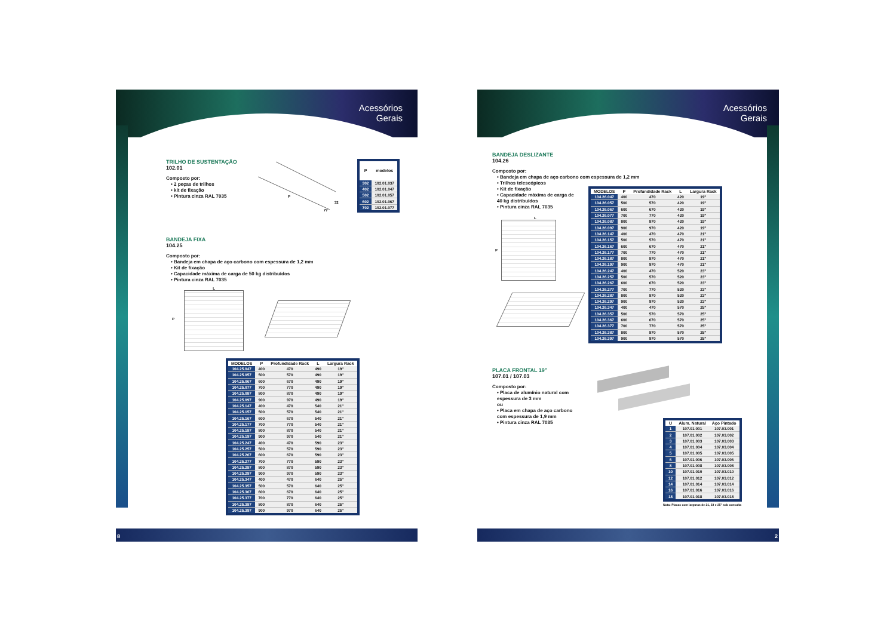Acessórios
Gerais
TRILHO DE SUSTENTAÇÃO
102.01
Composto por:
• 2 peças de trilhos
• kit de fixação
• Pintura cinza RAL 7035
P
32
77
| P | modelos |
| --- | --- |
| 302 | 102.01.037 |
| 402 | 102.01.047 |
| 502 | 102.01.057 |
| 602 | 102.01.067 |
| 702 | 102.01.077 |
BANDEJA FIXA
104.25
Composto por:
• Bandeja em chapa de aço carbono com espessura de 1,2 mm
• Kit de fixação
• Capacidade máxima de carga de 50 kg distribuídos
• Pintura cinza RAL 7035
P L
| MODELOS | P | Profundidade Rack | L | Largura Rack |
| --- | --- | --- | --- | --- |
| 104.25.047 | 400 | 470 | 490 | 19" |
| 104.25.057 | 500 | 570 | 490 | 19" |
| 104.25.067 | 600 | 670 | 490 | 19" |
| 104.25.077 | 700 | 770 | 490 | 19" |
| 104.25.087 | 800 | 870 | 490 | 19" |
| 104.25.097 | 900 | 970 | 490 | 19" |
| 104.25.147 | 400 | 470 | 540 | 21" |
| 104.25.157 | 500 | 570 | 540 | 21" |
| 104.25.167 | 600 | 670 | 540 | 21" |
| 104.25.177 | 700 | 770 | 540 | 21" |
| 104.25.187 | 800 | 870 | 540 | 21" |
| 104.25.197 | 900 | 970 | 540 | 21" |
| 104.25.247 | 400 | 470 | 590 | 23" |
| 104.25.257 | 500 | 570 | 590 | 23" |
| 104.25.267 | 600 | 670 | 590 | 23" |
| 104.25.277 | 700 | 770 | 590 | 23" |
| 104.25.287 | 800 | 870 | 590 | 23" |
| 104.25.297 | 900 | 970 | 590 | 23" |
| 104.25.347 | 400 | 470 | 640 | 25" |
| 104.25.357 | 500 | 570 | 640 | 25" |
| 104.25.367 | 600 | 670 | 640 | 25" |
| 104.25.377 | 700 | 770 | 640 | 25" |
| 104.25.387 | 800 | 870 | 640 | 25" |
| 104.25.397 | 900 | 970 | 640 | 25" |
8
Acessórios
Gerais
BANDEJA DESLIZANTE
104.26
Composto por:
• Bandeja em chapa de aço carbono com espessura de 1,2 mm
• Trilhos telescópicos
• Kit de fixação
• Capacidade máxima de carga de 40 kg distribuídos
• Pintura cinza RAL 7035
L
P
| MODELOS | P | Profundidade Rack | L | Largura Rack |
| --- | --- | --- | --- | --- |
| 104.26.047 | 400 | 470 | 420 | 19" |
| 104.26.057 | 500 | 570 | 420 | 19" |
| 104.26.067 | 600 | 670 | 420 | 19" |
| 104.26.077 | 700 | 770 | 420 | 19" |
| 104.26.087 | 800 | 870 | 420 | 19" |
| 104.26.097 | 900 | 970 | 420 | 19" |
| 104.26.147 | 400 | 470 | 470 | 21" |
| 104.26.157 | 500 | 570 | 470 | 21" |
| 104.26.167 | 600 | 670 | 470 | 21" |
| 104.26.177 | 700 | 770 | 470 | 21" |
| 104.26.187 | 800 | 870 | 470 | 21" |
| 104.26.197 | 900 | 970 | 470 | 21" |
| 104.26.247 | 400 | 470 | 520 | 23" |
| 104.26.257 | 500 | 570 | 520 | 23" |
| 104.26.267 | 600 | 670 | 520 | 23" |
| 104.26.277 | 700 | 770 | 520 | 23" |
| 104.26.287 | 800 | 870 | 520 | 23" |
| 104.26.297 | 900 | 970 | 520 | 23" |
| 104.26.347 | 400 | 470 | 570 | 25" |
| 104.26.357 | 500 | 570 | 570 | 25" |
| 104.26.367 | 600 | 670 | 570 | 25" |
| 104.26.377 | 700 | 770 | 570 | 25" |
| 104.26.387 | 800 | 870 | 570 | 25" |
| 104.26.397 | 900 | 970 | 570 | 25" |
PLACA FRONTAL 19”
107.01 / 107.03
Composto por:
• Placa de alumínio natural com espessura de 3 mm
ou
• Placa em chapa de aço carbono com espessura de 1,9 mm
• Pintura cinza RAL 7035
| U | Alum. Natural | Aço Pintado |
| --- | --- | --- |
| 1 | 107.01.001 | 107.03.001 |
| 2 | 107.01.002 | 107.03.002 |
| 3 | 107.01.003 | 107.03.003 |
| 4 | 107.01.004 | 107.03.004 |
| 5 | 107.01.005 | 107.03.005 |
| 6 | 107.01.006 | 107.03.006 |
| 8 | 107.01.008 | 107.03.008 |
| 10 | 107.01.010 | 107.03.010 |
| 12 | 107.01.012 | 107.03.012 |
| 14 | 107.01.014 | 107.03.014 |
| 16 | 107.01.016 | 107.03.016 |
| 18 | 107.01.018 | 107.03.018 |
Nota: Placas com larguras de 21, 23 e 25" sob consulta
2